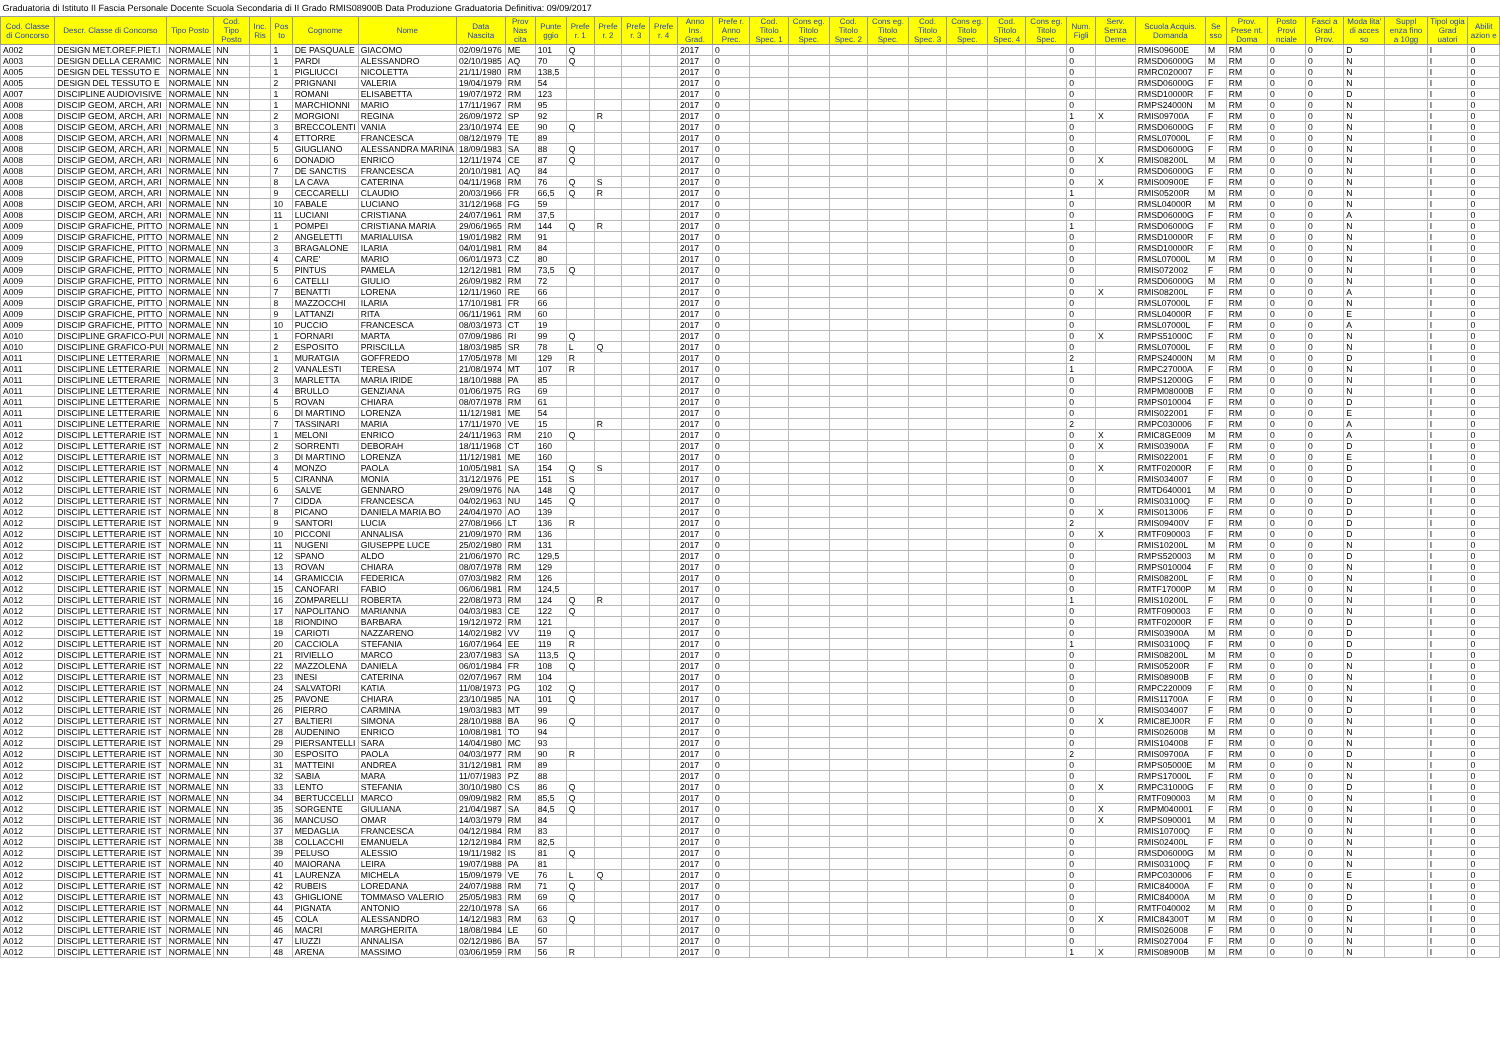| Graduatoria di Istituto II Fascia Personale Docente Scuola Secondaria di II Grado RMIS08900B Data Produzione Graduatoria Definitiva: 09/09/2017 | | | | | | | | | | | | | | | | | | | | | | | | | | | | | | | | | | | |
| --- | --- | --- | --- | --- | --- | --- | --- | --- | --- | --- | --- | --- | --- | --- | --- | --- | --- | --- | --- | --- | --- | --- | --- | --- | --- | --- | --- | --- | --- | --- | --- | --- | --- | --- | --- |
| Cod. Classe di Concorso | Descr. Classe di Concorso | Tipo Posto | Cod. Tipo Posto | Inc. Ris | Pos to | Cognome | Nome | Data Nascita | Prov Nas cita | Punte ggio | Prefe r. 1 | Prefe r. 2 | Prefe r. 3 | Prefe r. 4 | Anno Ins. Grad. | Prefe r. Anno Prec. | Cod. Titolo Spec. 1 | Cons eg. Titolo Spec. | Cod. Titolo Spec. 2 | Cons eg. Titolo Spec. | Cod. Titolo Spec. 3 | Cons eg. Titolo Spec. | Cod. Titolo Spec. 4 | Cons eg. Titolo Spec. | Num. Figli | Serv. Senza Deme | Scuola Acquis. Domanda | Se sso | Prov. Prese nt. Doma | Posto Provi nciale | Fasci a Grad. Prov. | Moda lita' di acces so | Suppl enza fino a 10gg | Tipol ogia Grad uatori | Abilit azion e |
| A002 | DESIGN MET.OREF.PIET.I | NORMALE | NN | | 1 | DE PASQUALE | GIACOMO | 02/09/1976 | ME | 101 | Q | | | | 2017 | 0 | | | | | | | | | 0 | | RMIS09600E | M | RM | 0 | 0 | D | | I | 0 |
| A003 | DESIGN DELLA CERAMIC | NORMALE | NN | | 1 | PARDI | ALESSANDRO | 02/10/1985 | AQ | 70 | Q | | | | 2017 | 0 | | | | | | | | | 0 | | RMSD06000G | M | RM | 0 | 0 | N | | I | 0 |
| A005 | DESIGN DEL TESSUTO E | NORMALE | NN | | 1 | PIGLIUCCI | NICOLETTA | 21/11/1980 | RM | 138,5 | | | | | 2017 | 0 | | | | | | | | | 0 | | RMRC020007 | F | RM | 0 | 0 | N | | I | 0 |
| A005 | DESIGN DEL TESSUTO E | NORMALE | NN | | 2 | PRIGNANI | VALERIA | 19/04/1979 | RM | 54 | | | | | 2017 | 0 | | | | | | | | | 0 | | RMSD06000G | F | RM | 0 | 0 | N | | I | 0 |
| A007 | DISCIPLINE AUDIOVISIVE | NORMALE | NN | | 1 | ROMANI | ELISABETTA | 19/07/1972 | RM | 123 | | | | | 2017 | 0 | | | | | | | | | 0 | | RMSD10000R | F | RM | 0 | 0 | D | | I | 0 |
| A008 | DISCIP GEOM, ARCH, ARI | NORMALE | NN | | 1 | MARCHIONNI | MARIO | 17/11/1967 | RM | 95 | | | | | 2017 | 0 | | | | | | | | | 0 | | RMPS24000N | M | RM | 0 | 0 | N | | I | 0 |
| A008 | DISCIP GEOM, ARCH, ARI | NORMALE | NN | | 2 | MORGIONI | REGINA | 26/09/1972 | SP | 92 | | R | | | 2017 | 0 | | | | | | | | | 1 | X | RMIS09700A | F | RM | 0 | 0 | N | | I | 0 |
| A008 | DISCIP GEOM, ARCH, ARI | NORMALE | NN | | 3 | BRECCOLENTI | VANIA | 23/10/1974 | EE | 90 | Q | | | | 2017 | 0 | | | | | | | | | 0 | | RMSD06000G | F | RM | 0 | 0 | N | | I | 0 |
| A008 | DISCIP GEOM, ARCH, ARI | NORMALE | NN | | 4 | ETTORRE | FRANCESCA | 08/12/1979 | TE | 89 | | | | | 2017 | 0 | | | | | | | | | 0 | | RMSL07000L | F | RM | 0 | 0 | N | | I | 0 |
| A008 | DISCIP GEOM, ARCH, ARI | NORMALE | NN | | 5 | GIUGLIANO | ALESSANDRA MARINA | 18/09/1983 | SA | 88 | Q | | | | 2017 | 0 | | | | | | | | | 0 | | RMSD06000G | F | RM | 0 | 0 | N | | I | 0 |
| A008 | DISCIP GEOM, ARCH, ARI | NORMALE | NN | | 6 | DONADIO | ENRICO | 12/11/1974 | CE | 87 | Q | | | | 2017 | 0 | | | | | | | | | 0 | X | RMIS08200L | M | RM | 0 | 0 | N | | I | 0 |
| A008 | DISCIP GEOM, ARCH, ARI | NORMALE | NN | | 7 | DE SANCTIS | FRANCESCA | 20/10/1981 | AQ | 84 | | | | | 2017 | 0 | | | | | | | | | 0 | | RMSD06000G | F | RM | 0 | 0 | N | | I | 0 |
| A008 | DISCIP GEOM, ARCH, ARI | NORMALE | NN | | 8 | LA CAVA | CATERINA | 04/11/1968 | RM | 76 | Q | S | | | 2017 | 0 | | | | | | | | | 0 | X | RMIS00900E | F | RM | 0 | 0 | N | | I | 0 |
| A008 | DISCIP GEOM, ARCH, ARI | NORMALE | NN | | 9 | CECCARELLI | CLAUDIO | 20/03/1966 | FR | 66,5 | Q | R | | | 2017 | 0 | | | | | | | | | 1 | | RMIS05200R | M | RM | 0 | 0 | N | | I | 0 |
| A008 | DISCIP GEOM, ARCH, ARI | NORMALE | NN | | 10 | FABALE | LUCIANO | 31/12/1968 | FG | 59 | | | | | 2017 | 0 | | | | | | | | | 0 | | RMSL04000R | M | RM | 0 | 0 | N | | I | 0 |
| A008 | DISCIP GEOM, ARCH, ARI | NORMALE | NN | | 11 | LUCIANI | CRISTIANA | 24/07/1961 | RM | 37,5 | | | | | 2017 | 0 | | | | | | | | | 0 | | RMSD06000G | F | RM | 0 | 0 | A | | I | 0 |
| A009 | DISCIP GRAFICHE, PITTO | NORMALE | NN | | 1 | POMPEI | CRISTIANA MARIA | 29/06/1965 | RM | 144 | Q | R | | | 2017 | 0 | | | | | | | | | 1 | | RMSD06000G | F | RM | 0 | 0 | N | | I | 0 |
| A009 | DISCIP GRAFICHE, PITTO | NORMALE | NN | | 2 | ANGELETTI | MARIALUISA | 19/01/1982 | RM | 91 | | | | | 2017 | 0 | | | | | | | | | 0 | | RMSD10000R | F | RM | 0 | 0 | N | | I | 0 |
| A009 | DISCIP GRAFICHE, PITTO | NORMALE | NN | | 3 | BRAGALONE | ILARIA | 04/01/1981 | RM | 84 | | | | | 2017 | 0 | | | | | | | | | 0 | | RMSD10000R | F | RM | 0 | 0 | N | | I | 0 |
| A009 | DISCIP GRAFICHE, PITTO | NORMALE | NN | | 4 | CARE' | MARIO | 06/01/1973 | CZ | 80 | | | | | 2017 | 0 | | | | | | | | | 0 | | RMSL07000L | M | RM | 0 | 0 | N | | I | 0 |
| A009 | DISCIP GRAFICHE, PITTO | NORMALE | NN | | 5 | PINTUS | PAMELA | 12/12/1981 | RM | 73,5 | Q | | | | 2017 | 0 | | | | | | | | | 0 | | RMIS072002 | F | RM | 0 | 0 | N | | I | 0 |
| A009 | DISCIP GRAFICHE, PITTO | NORMALE | NN | | 6 | CATELLI | GIULIO | 26/09/1982 | RM | 72 | | | | | 2017 | 0 | | | | | | | | | 0 | | RMSD06000G | M | RM | 0 | 0 | N | | I | 0 |
| A009 | DISCIP GRAFICHE, PITTO | NORMALE | NN | | 7 | BENATTI | LORENA | 12/11/1960 | RE | 66 | | | | | 2017 | 0 | | | | | | | | | 0 | X | RMIS08200L | F | RM | 0 | 0 | A | | I | 0 |
| A009 | DISCIP GRAFICHE, PITTO | NORMALE | NN | | 8 | MAZZOCCHI | ILARIA | 17/10/1981 | FR | 66 | | | | | 2017 | 0 | | | | | | | | | 0 | | RMSL07000L | F | RM | 0 | 0 | N | | I | 0 |
| A009 | DISCIP GRAFICHE, PITTO | NORMALE | NN | | 9 | LATTANZI | RITA | 06/11/1961 | RM | 60 | | | | | 2017 | 0 | | | | | | | | | 0 | | RMSL04000R | F | RM | 0 | 0 | E | | I | 0 |
| A009 | DISCIP GRAFICHE, PITTO | NORMALE | NN | | 10 | PUCCIO | FRANCESCA | 08/03/1973 | CT | 19 | | | | | 2017 | 0 | | | | | | | | | 0 | | RMSL07000L | F | RM | 0 | 0 | A | | I | 0 |
| A010 | DISCIPLINE GRAFICO-PUI | NORMALE | NN | | 1 | FORNARI | MARTA | 07/09/1986 | RI | 99 | Q | | | | 2017 | 0 | | | | | | | | | 0 | X | RMPS51000C | F | RM | 0 | 0 | N | | I | 0 |
| A010 | DISCIPLINE GRAFICO-PUI | NORMALE | NN | | 2 | ESPOSITO | PRISCILLA | 18/03/1985 | SR | 78 | L | Q | | | 2017 | 0 | | | | | | | | | 0 | | RMSL07000L | F | RM | 0 | 0 | N | | I | 0 |
| A011 | DISCIPLINE LETTERARIE | NORMALE | NN | | 1 | MURATGIA | GOFFREDO | 17/05/1978 | MI | 129 | R | | | | 2017 | 0 | | | | | | | | | 2 | | RMPS24000N | M | RM | 0 | 0 | D | | I | 0 |
| A011 | DISCIPLINE LETTERARIE | NORMALE | NN | | 2 | VANALESTI | TERESA | 21/08/1974 | MT | 107 | R | | | | 2017 | 0 | | | | | | | | | 1 | | RMPC27000A | F | RM | 0 | 0 | N | | I | 0 |
| A011 | DISCIPLINE LETTERARIE | NORMALE | NN | | 3 | MARLETTA | MARIA IRIDE | 18/10/1988 | PA | 85 | | | | | 2017 | 0 | | | | | | | | | 0 | | RMPS12000G | F | RM | 0 | 0 | N | | I | 0 |
| A011 | DISCIPLINE LETTERARIE | NORMALE | NN | | 4 | BRULLO | GENZIANA | 01/06/1975 | RG | 69 | | | | | 2017 | 0 | | | | | | | | | 0 | | RMPM08000B | F | RM | 0 | 0 | N | | I | 0 |
| A011 | DISCIPLINE LETTERARIE | NORMALE | NN | | 5 | ROVAN | CHIARA | 08/07/1978 | RM | 61 | | | | | 2017 | 0 | | | | | | | | | 0 | | RMPS010004 | F | RM | 0 | 0 | D | | I | 0 |
| A011 | DISCIPLINE LETTERARIE | NORMALE | NN | | 6 | DI MARTINO | LORENZA | 11/12/1981 | ME | 54 | | | | | 2017 | 0 | | | | | | | | | 0 | | RMIS022001 | F | RM | 0 | 0 | E | | I | 0 |
| A011 | DISCIPLINE LETTERARIE | NORMALE | NN | | 7 | TASSINARI | MARIA | 17/11/1970 | VE | 15 | | R | | | 2017 | 0 | | | | | | | | | 2 | | RMPC030006 | F | RM | 0 | 0 | A | | I | 0 |
| A012 | DISCIPL LETTERARIE IST | NORMALE | NN | | 1 | MELONI | ENRICO | 24/11/1963 | RM | 210 | Q | | | | 2017 | 0 | | | | | | | | | 0 | X | RMIC8GE009 | M | RM | 0 | 0 | A | | I | 0 |
| A012 | DISCIPL LETTERARIE IST | NORMALE | NN | | 2 | SORRENTI | DEBORAH | 18/11/1968 | CT | 160 | | | | | 2017 | 0 | | | | | | | | | 0 | X | RMIS03900A | F | RM | 0 | 0 | D | | I | 0 |
| A012 | DISCIPL LETTERARIE IST | NORMALE | NN | | 3 | DI MARTINO | LORENZA | 11/12/1981 | ME | 160 | | | | | 2017 | 0 | | | | | | | | | 0 | | RMIS022001 | F | RM | 0 | 0 | E | | I | 0 |
| A012 | DISCIPL LETTERARIE IST | NORMALE | NN | | 4 | MONZO | PAOLA | 10/05/1981 | SA | 154 | Q | S | | | 2017 | 0 | | | | | | | | | 0 | X | RMTF02000R | F | RM | 0 | 0 | D | | I | 0 |
| A012 | DISCIPL LETTERARIE IST | NORMALE | NN | | 5 | CIRANNA | MONIA | 31/12/1976 | PE | 151 | S | | | | 2017 | 0 | | | | | | | | | 0 | | RMIS034007 | F | RM | 0 | 0 | D | | I | 0 |
| A012 | DISCIPL LETTERARIE IST | NORMALE | NN | | 6 | SALVE | GENNARO | 29/09/1976 | NA | 148 | Q | | | | 2017 | 0 | | | | | | | | | 0 | | RMTD640001 | M | RM | 0 | 0 | D | | I | 0 |
| A012 | DISCIPL LETTERARIE IST | NORMALE | NN | | 7 | CIDDA | FRANCESCA | 04/02/1963 | NU | 145 | Q | | | | 2017 | 0 | | | | | | | | | 0 | | RMIS03100Q | F | RM | 0 | 0 | D | | I | 0 |
| A012 | DISCIPL LETTERARIE IST | NORMALE | NN | | 8 | PICANO | DANIELA MARIA BO | 24/04/1970 | AO | 139 | | | | | 2017 | 0 | | | | | | | | | 0 | X | RMIS013006 | F | RM | 0 | 0 | D | | I | 0 |
| A012 | DISCIPL LETTERARIE IST | NORMALE | NN | | 9 | SANTORI | LUCIA | 27/08/1966 | LT | 136 | R | | | | 2017 | 0 | | | | | | | | | 2 | | RMIS09400V | F | RM | 0 | 0 | D | | I | 0 |
| A012 | DISCIPL LETTERARIE IST | NORMALE | NN | | 10 | PICCONI | ANNALISA | 21/09/1970 | RM | 136 | | | | | 2017 | 0 | | | | | | | | | 0 | X | RMTF090003 | F | RM | 0 | 0 | D | | I | 0 |
| A012 | DISCIPL LETTERARIE IST | NORMALE | NN | | 11 | NUGENI | GIUSEPPE LUCE | 25/02/1980 | RM | 131 | | | | | 2017 | 0 | | | | | | | | | 0 | | RMIS10200L | M | RM | 0 | 0 | N | | I | 0 |
| A012 | DISCIPL LETTERARIE IST | NORMALE | NN | | 12 | SPANO | ALDO | 21/06/1970 | RC | 129,5 | | | | | 2017 | 0 | | | | | | | | | 0 | | RMPS520003 | M | RM | 0 | 0 | D | | I | 0 |
| A012 | DISCIPL LETTERARIE IST | NORMALE | NN | | 13 | ROVAN | CHIARA | 08/07/1978 | RM | 129 | | | | | 2017 | 0 | | | | | | | | | 0 | | RMPS010004 | F | RM | 0 | 0 | N | | I | 0 |
| A012 | DISCIPL LETTERARIE IST | NORMALE | NN | | 14 | GRAMICCIA | FEDERICA | 07/03/1982 | RM | 126 | | | | | 2017 | 0 | | | | | | | | | 0 | | RMIS08200L | F | RM | 0 | 0 | N | | I | 0 |
| A012 | DISCIPL LETTERARIE IST | NORMALE | NN | | 15 | CANOFARI | FABIO | 06/06/1981 | RM | 124,5 | | | | | 2017 | 0 | | | | | | | | | 0 | | RMTF17000P | M | RM | 0 | 0 | N | | I | 0 |
| A012 | DISCIPL LETTERARIE IST | NORMALE | NN | | 16 | ZOMPARELLI | ROBERTA | 22/08/1973 | RM | 124 | Q | R | | | 2017 | 0 | | | | | | | | | 1 | | RMIS10200L | F | RM | 0 | 0 | N | | I | 0 |
| A012 | DISCIPL LETTERARIE IST | NORMALE | NN | | 17 | NAPOLITANO | MARIANNA | 04/03/1983 | CE | 122 | Q | | | | 2017 | 0 | | | | | | | | | 0 | | RMTF090003 | F | RM | 0 | 0 | N | | I | 0 |
| A012 | DISCIPL LETTERARIE IST | NORMALE | NN | | 18 | RIONDINO | BARBARA | 19/12/1972 | RM | 121 | | | | | 2017 | 0 | | | | | | | | | 0 | | RMTF02000R | F | RM | 0 | 0 | D | | I | 0 |
| A012 | DISCIPL LETTERARIE IST | NORMALE | NN | | 19 | CARIOTI | NAZZARENO | 14/02/1982 | VV | 119 | Q | | | | 2017 | 0 | | | | | | | | | 0 | | RMIS03900A | M | RM | 0 | 0 | D | | I | 0 |
| A012 | DISCIPL LETTERARIE IST | NORMALE | NN | | 20 | CACCIOLA | STEFANIA | 16/07/1964 | EE | 119 | R | | | | 2017 | 0 | | | | | | | | | 1 | | RMIS03100Q | F | RM | 0 | 0 | D | | I | 0 |
| A012 | DISCIPL LETTERARIE IST | NORMALE | NN | | 21 | RIVIELLO | MARCO | 23/07/1983 | SA | 113,5 | Q | | | | 2017 | 0 | | | | | | | | | 0 | | RMIS08200L | M | RM | 0 | 0 | D | | I | 0 |
| A012 | DISCIPL LETTERARIE IST | NORMALE | NN | | 22 | MAZZOLENA | DANIELA | 06/01/1984 | FR | 108 | Q | | | | 2017 | 0 | | | | | | | | | 0 | | RMIS05200R | F | RM | 0 | 0 | N | | I | 0 |
| A012 | DISCIPL LETTERARIE IST | NORMALE | NN | | 23 | INESI | CATERINA | 02/07/1967 | RM | 104 | | | | | 2017 | 0 | | | | | | | | | 0 | | RMIS08900B | F | RM | 0 | 0 | N | | I | 0 |
| A012 | DISCIPL LETTERARIE IST | NORMALE | NN | | 24 | SALVATORI | KATIA | 11/08/1973 | PG | 102 | Q | | | | 2017 | 0 | | | | | | | | | 0 | | RMPC220009 | F | RM | 0 | 0 | N | | I | 0 |
| A012 | DISCIPL LETTERARIE IST | NORMALE | NN | | 25 | PAVONE | CHIARA | 23/10/1985 | NA | 101 | Q | | | | 2017 | 0 | | | | | | | | | 0 | | RMIS11700A | F | RM | 0 | 0 | N | | I | 0 |
| A012 | DISCIPL LETTERARIE IST | NORMALE | NN | | 26 | PIERRO | CARMINA | 19/03/1983 | MT | 99 | | | | | 2017 | 0 | | | | | | | | | 0 | | RMIS034007 | F | RM | 0 | 0 | D | | I | 0 |
| A012 | DISCIPL LETTERARIE IST | NORMALE | NN | | 27 | BALTIERI | SIMONA | 28/10/1988 | BA | 96 | Q | | | | 2017 | 0 | | | | | | | | | 0 | X | RMIC8EJ00R | F | RM | 0 | 0 | N | | I | 0 |
| A012 | DISCIPL LETTERARIE IST | NORMALE | NN | | 28 | AUDENINO | ENRICO | 10/08/1981 | TO | 94 | | | | | 2017 | 0 | | | | | | | | | 0 | | RMIS026008 | M | RM | 0 | 0 | N | | I | 0 |
| A012 | DISCIPL LETTERARIE IST | NORMALE | NN | | 29 | PIERSANTELLI | SARA | 14/04/1980 | MC | 93 | | | | | 2017 | 0 | | | | | | | | | 0 | | RMIS104008 | F | RM | 0 | 0 | N | | I | 0 |
| A012 | DISCIPL LETTERARIE IST | NORMALE | NN | | 30 | ESPOSITO | PAOLA | 04/03/1977 | RM | 90 | R | | | | 2017 | 0 | | | | | | | | | 2 | | RMIS09700A | F | RM | 0 | 0 | D | | I | 0 |
| A012 | DISCIPL LETTERARIE IST | NORMALE | NN | | 31 | MATTEINI | ANDREA | 31/12/1981 | RM | 89 | | | | | 2017 | 0 | | | | | | | | | 0 | | RMPS05000E | M | RM | 0 | 0 | N | | I | 0 |
| A012 | DISCIPL LETTERARIE IST | NORMALE | NN | | 32 | SABIA | MARA | 11/07/1983 | PZ | 88 | | | | | 2017 | 0 | | | | | | | | | 0 | | RMPS17000L | F | RM | 0 | 0 | N | | I | 0 |
| A012 | DISCIPL LETTERARIE IST | NORMALE | NN | | 33 | LENTO | STEFANIA | 30/10/1980 | CS | 86 | Q | | | | 2017 | 0 | | | | | | | | | 0 | X | RMPC31000G | F | RM | 0 | 0 | D | | I | 0 |
| A012 | DISCIPL LETTERARIE IST | NORMALE | NN | | 34 | BERTUCCELLI | MARCO | 09/09/1982 | RM | 85,5 | Q | | | | 2017 | 0 | | | | | | | | | 0 | | RMTF090003 | M | RM | 0 | 0 | N | | I | 0 |
| A012 | DISCIPL LETTERARIE IST | NORMALE | NN | | 35 | SORGENTE | GIULIANA | 21/04/1987 | SA | 84,5 | Q | | | | 2017 | 0 | | | | | | | | | 0 | X | RMPM040001 | F | RM | 0 | 0 | N | | I | 0 |
| A012 | DISCIPL LETTERARIE IST | NORMALE | NN | | 36 | MANCUSO | OMAR | 14/03/1979 | RM | 84 | | | | | 2017 | 0 | | | | | | | | | 0 | X | RMPS090001 | M | RM | 0 | 0 | N | | I | 0 |
| A012 | DISCIPL LETTERARIE IST | NORMALE | NN | | 37 | MEDAGLIA | FRANCESCA | 04/12/1984 | RM | 83 | | | | | 2017 | 0 | | | | | | | | | 0 | | RMIS10700Q | F | RM | 0 | 0 | N | | I | 0 |
| A012 | DISCIPL LETTERARIE IST | NORMALE | NN | | 38 | COLLACCHI | EMANUELA | 12/12/1984 | RM | 82,5 | | | | | 2017 | 0 | | | | | | | | | 0 | | RMIS02400L | F | RM | 0 | 0 | N | | I | 0 |
| A012 | DISCIPL LETTERARIE IST | NORMALE | NN | | 39 | PELUSO | ALESSIO | 19/11/1982 | IS | 81 | Q | | | | 2017 | 0 | | | | | | | | | 0 | | RMSD06000G | M | RM | 0 | 0 | N | | I | 0 |
| A012 | DISCIPL LETTERARIE IST | NORMALE | NN | | 40 | MAIORANA | LEIRA | 19/07/1988 | PA | 81 | | | | | 2017 | 0 | | | | | | | | | 0 | | RMIS03100Q | F | RM | 0 | 0 | N | | I | 0 |
| A012 | DISCIPL LETTERARIE IST | NORMALE | NN | | 41 | LAURENZA | MICHELA | 15/09/1979 | VE | 76 | L | Q | | | 2017 | 0 | | | | | | | | | 0 | | RMPC030006 | F | RM | 0 | 0 | E | | I | 0 |
| A012 | DISCIPL LETTERARIE IST | NORMALE | NN | | 42 | RUBEIS | LOREDANA | 24/07/1988 | RM | 71 | Q | | | | 2017 | 0 | | | | | | | | | 0 | | RMIC84000A | F | RM | 0 | 0 | N | | I | 0 |
| A012 | DISCIPL LETTERARIE IST | NORMALE | NN | | 43 | GHIGLIONE | TOMMASO VALERIO | 25/05/1983 | RM | 69 | Q | | | | 2017 | 0 | | | | | | | | | 0 | | RMIC84000A | M | RM | 0 | 0 | D | | I | 0 |
| A012 | DISCIPL LETTERARIE IST | NORMALE | NN | | 44 | PIGNATA | ANTONIO | 22/10/1978 | SA | 66 | | | | | 2017 | 0 | | | | | | | | | 0 | | RMTF040002 | M | RM | 0 | 0 | D | | I | 0 |
| A012 | DISCIPL LETTERARIE IST | NORMALE | NN | | 45 | COLA | ALESSANDRO | 14/12/1983 | RM | 63 | Q | | | | 2017 | 0 | | | | | | | | | 0 | X | RMIC84300T | M | RM | 0 | 0 | N | | I | 0 |
| A012 | DISCIPL LETTERARIE IST | NORMALE | NN | | 46 | MACRI | MARGHERITA | 18/08/1984 | LE | 60 | | | | | 2017 | 0 | | | | | | | | | 0 | | RMIS026008 | F | RM | 0 | 0 | N | | I | 0 |
| A012 | DISCIPL LETTERARIE IST | NORMALE | NN | | 47 | LIUZZI | ANNALISA | 02/12/1986 | BA | 57 | | | | | 2017 | 0 | | | | | | | | | 0 | | RMIS027004 | F | RM | 0 | 0 | N | | I | 0 |
| A012 | DISCIPL LETTERARIE IST | NORMALE | NN | | 48 | ARENA | MASSIMO | 03/06/1959 | RM | 56 | R | | | | 2017 | 0 | | | | | | | | | 1 | X | RMIS08900B | M | RM | 0 | 0 | N | | I | 0 |